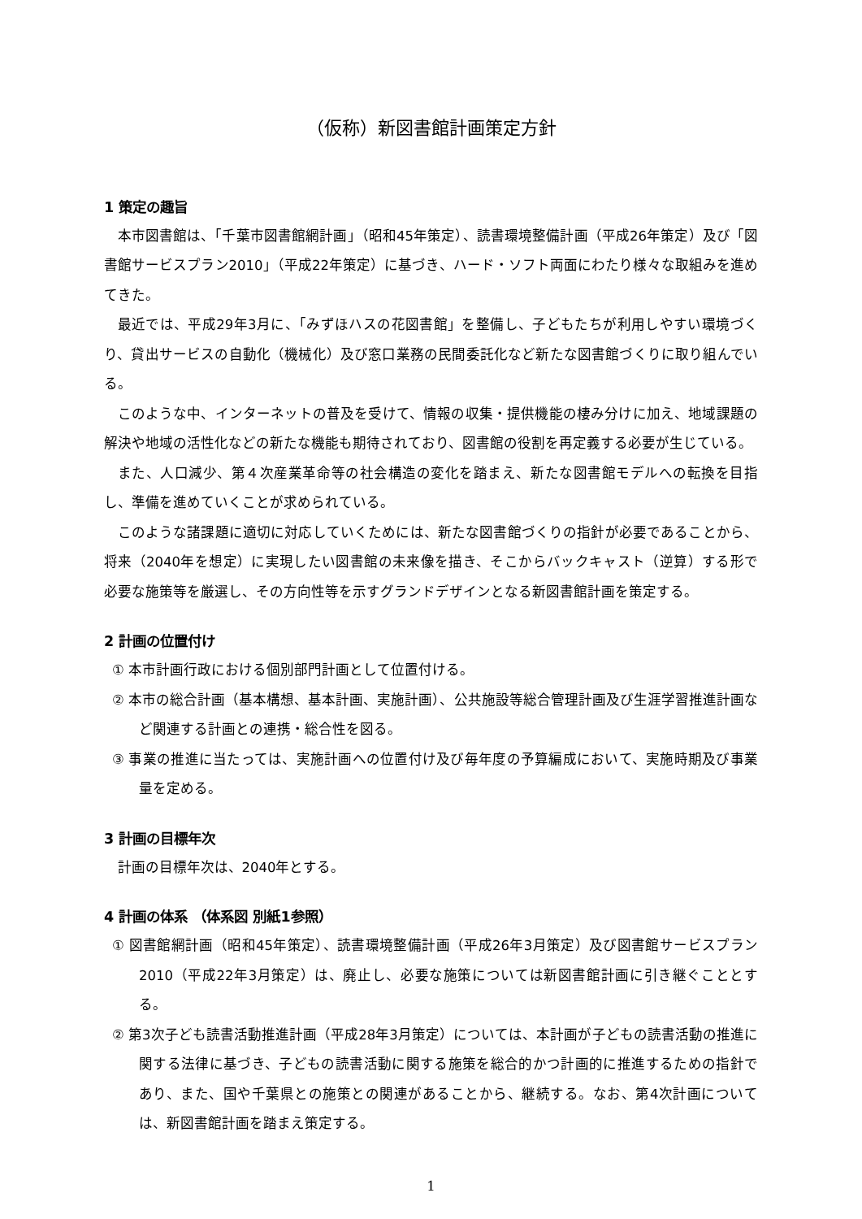（仮称）新図書館計画策定方針
1 策定の趣旨
本市図書館は、「千葉市図書館網計画」（昭和45年策定）、読書環境整備計画（平成26年策定）及び「図書館サービスプラン2010」（平成22年策定）に基づき、ハード・ソフト両面にわたり様々な取組みを進めてきた。
最近では、平成29年3月に、「みずほハスの花図書館」を整備し、子どもたちが利用しやすい環境づくり、貸出サービスの自動化（機械化）及び窓口業務の民間委託化など新たな図書館づくりに取り組んでいる。
このような中、インターネットの普及を受けて、情報の収集・提供機能の棲み分けに加え、地域課題の解決や地域の活性化などの新たな機能も期待されており、図書館の役割を再定義する必要が生じている。
また、人口減少、第４次産業革命等の社会構造の変化を踏まえ、新たな図書館モデルへの転換を目指し、準備を進めていくことが求められている。
このような諸課題に適切に対応していくためには、新たな図書館づくりの指針が必要であることから、将来（2040年を想定）に実現したい図書館の未来像を描き、そこからバックキャスト（逆算）する形で必要な施策等を厳選し、その方向性等を示すグランドデザインとなる新図書館計画を策定する。
2 計画の位置付け
① 本市計画行政における個別部門計画として位置付ける。
② 本市の総合計画（基本構想、基本計画、実施計画）、公共施設等総合管理計画及び生涯学習推進計画など関連する計画との連携・総合性を図る。
③ 事業の推進に当たっては、実施計画への位置付け及び毎年度の予算編成において、実施時期及び事業量を定める。
3 計画の目標年次
計画の目標年次は、2040年とする。
4 計画の体系 （体系図 別紙1参照）
① 図書館網計画（昭和45年策定）、読書環境整備計画（平成26年3月策定）及び図書館サービスプラン2010（平成22年3月策定）は、廃止し、必要な施策については新図書館計画に引き継ぐこととする。
② 第3次子ども読書活動推進計画（平成28年3月策定）については、本計画が子どもの読書活動の推進に関する法律に基づき、子どもの読書活動に関する施策を総合的かつ計画的に推進するための指針であり、また、国や千葉県との施策との関連があることから、継続する。なお、第4次計画については、新図書館計画を踏まえ策定する。
1